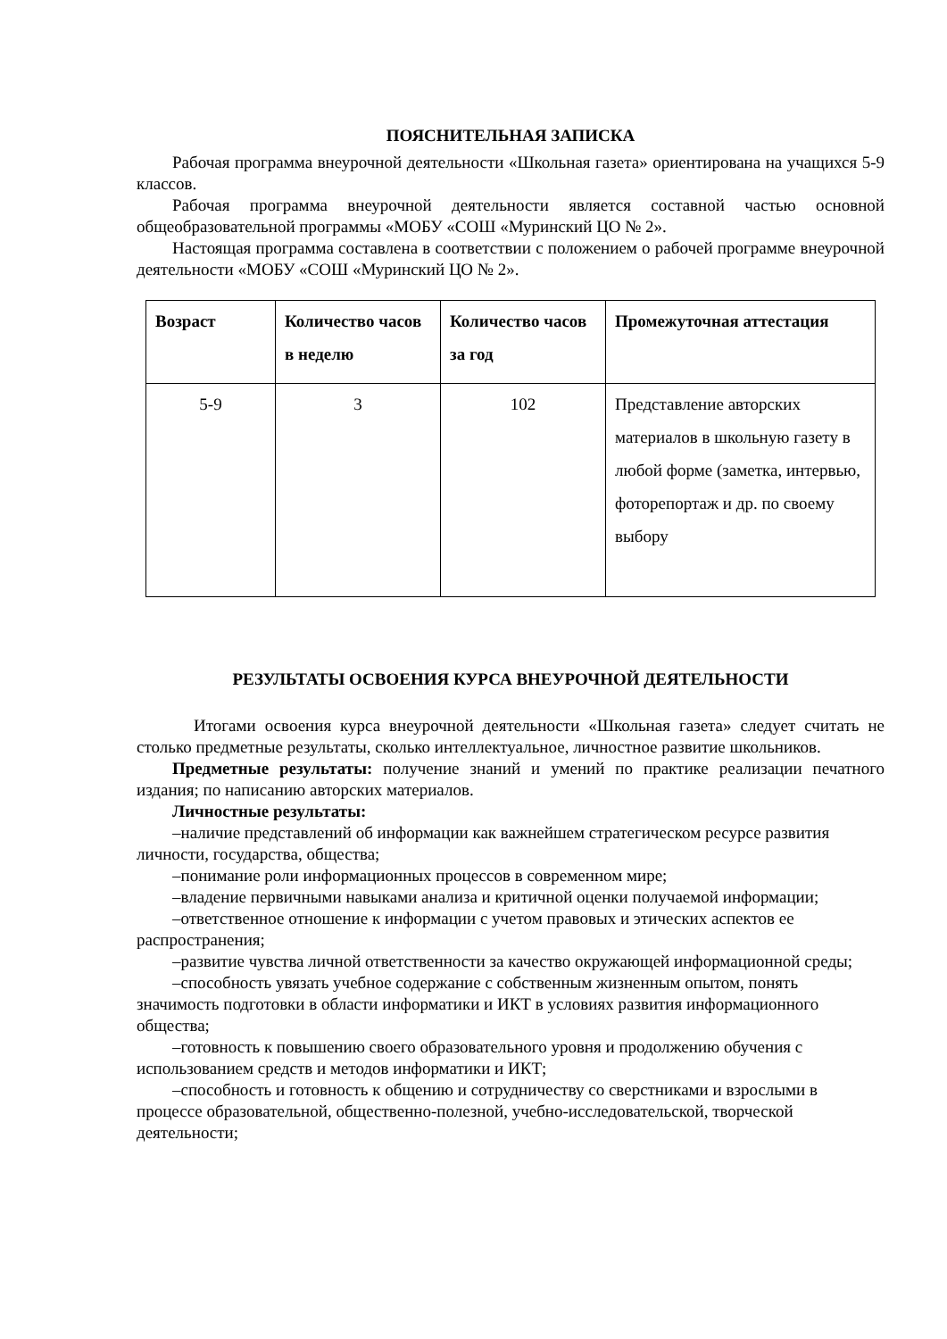ПОЯСНИТЕЛЬНАЯ ЗАПИСКА
Рабочая программа внеурочной деятельности «Школьная газета» ориентирована на учащихся 5-9 классов.
Рабочая программа внеурочной деятельности является составной частью основной общеобразовательной программы «МОБУ «СОШ «Муринский ЦО № 2».
Настоящая программа составлена в соответствии с положением о рабочей программе внеурочной деятельности «МОБУ «СОШ «Муринский ЦО № 2».
| Возраст | Количество часов в неделю | Количество часов за год | Промежуточная аттестация |
| --- | --- | --- | --- |
| 5-9 | 3 | 102 | Представление авторских материалов в школьную газету в любой форме (заметка, интервью, фоторепортаж и др. по своему выбору |
РЕЗУЛЬТАТЫ ОСВОЕНИЯ КУРСА ВНЕУРОЧНОЙ ДЕЯТЕЛЬНОСТИ
Итогами освоения курса внеурочной деятельности «Школьная газета» следует считать не столько предметные результаты, сколько интеллектуальное, личностное развитие школьников.
Предметные результаты: получение знаний и умений по практике реализации печатного издания; по написанию авторских материалов.
Личностные результаты:
–наличие представлений об информации как важнейшем стратегическом ресурсе развития личности, государства, общества;
–понимание роли информационных процессов в современном мире;
–владение первичными навыками анализа и критичной оценки получаемой информации;
–ответственное отношение к информации с учетом правовых и этических аспектов ее распространения;
–развитие чувства личной ответственности за качество окружающей информационной среды;
–способность увязать учебное содержание с собственным жизненным опытом, понять значимость подготовки в области информатики и ИКТ в условиях развития информационного общества;
–готовность к повышению своего образовательного уровня и продолжению обучения с использованием средств и методов информатики и ИКТ;
–способность и готовность к общению и сотрудничеству со сверстниками и взрослыми в процессе образовательной, общественно-полезной, учебно-исследовательской, творческой деятельности;